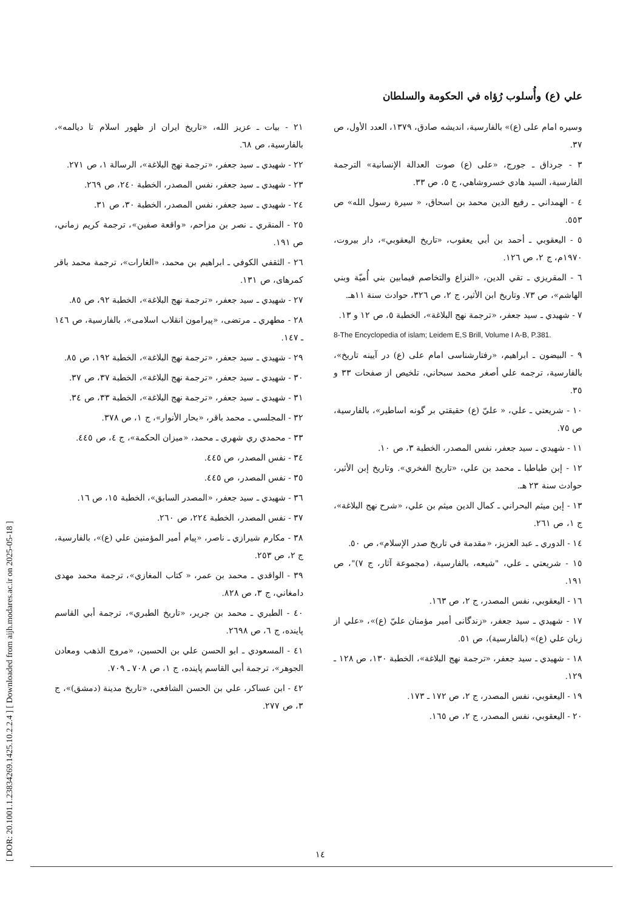[ DOR: 20.1001.1.23834269.1425.10.2.2.4 ] [ Downloaded from aijh.modares.ac.ir on 2025-05-18 ]
علي (ع) وأُسلوب رُؤاه في الحكومة والسلطان
وسيره امام على (ع)» بالفارسية، انديشه صادق، ١٣٧٩، العدد الأول، ص ٣٧.
٣ - جرداق ـ جورج، «على (ع) صوت العدالة الإنسانية» الترجمة الفارسية، السيد هادي خسروشاهي، ج ٥، ص ٣٣.
٤ - الهمداني ـ رفيع الدين محمد بن اسحاق، « سيرة رسول الله» ص ٥٥٣.
٥ - اليعقوبي ـ أحمد بن أبي يعقوب، «تاريخ اليعقوبي»، دار بيروت، ١٩٧٠م، ج ٢، ص ١٢٦.
٦ - المقريزي ـ تقي الدين، «النزاع والتخاصم فيمابين بني أُميّة وبني الهاشم»، ص ٧٣. وتاريخ ابن الأثير، ج ٢، ص ٣٢٦، حوادث سنة ١١هـ.
٧ - شهيدي ـ سيد جعفر، «ترجمة نهج البلاغة»، الخطبة ٥، ص ١٢ و ١٣.
8-The Encyclopedia of islam; Leidem E,S Brill, Volume I A-B, P.381.
٩ - البيضون ـ ابراهيم، «رفتارشناسى امام على (ع) در آيينه تاريخ»، بالفارسية، ترجمه علي أصغر محمد سبحاني، تلخيص از صفحات ٣٣ و ٣٥.
١٠ - شريعتي ـ علي، « عليّ (ع) حقيقتي بر گونه اساطير»، بالفارسية، ص ٧٥.
١١ - شهيدي ـ سيد جعفر، نفس المصدر، الخطبة ٣، ص ١٠.
١٢ - إبن طباطبا ـ محمد بن علي، «تاريخ الفخري». وتاريخ إبن الأثير، حوادث سنة ٢٣ هـ.
١٣ - إبن ميثم البحراني ـ كمال الدين ميثم بن علي، «شرح نهج البلاغة»، ج ١، ص ٢٦١.
١٤ - الدوري ـ عبد العزيز، «مقدمة في تاريخ صدر الإسلام»، ص ٥٠.
١٥ - شريعتي ـ علي، "شيعه، بالفارسية، (مجموعة آثار، ج ٧)"، ص ١٩١.
١٦ - اليعقوبي، نفس المصدر، ج ٢، ص ١٦٣.
١٧ - شهيدي ـ سيد جعفر، «زندگانى أمير مؤمنان عليّ (ع)»، «علي از زبان علي (ع)» (بالفارسية)، ص ٥١.
١٨ - شهيدي ـ سيد جعفر، «ترجمة نهج البلاغة»، الخطبة ١٣٠، ص ١٢٨ ـ ١٢٩.
١٩ - اليعقوبي، نفس المصدر، ج ٢، ص ١٧٢ ـ ١٧٣.
٢٠ - اليعقوبي، نفس المصدر، ج ٢، ص ١٦٥.
٢١ - بيات ـ عزيز الله، «تاريخ ايران از ظهور اسلام تا ديالمه»، بالفارسية، ص ٦٨.
٢٢ - شهيدي ـ سيد جعفر، «ترجمة نهج البلاغة»، الرسالة ١، ص ٢٧١.
٢٣ - شهيدي ـ سيد جعفر، نفس المصدر، الخطبة ٢٤٠، ص ٢٦٩.
٢٤ - شهيدي ـ سيد جعفر، نفس المصدر، الخطبة ٣٠، ص ٣١.
٢٥ - المنقري ـ نصر بن مزاحم، «واقعة صفين»، ترجمة كريم زماني، ص ١٩١.
٢٦ - الثقفي الكوفي ـ ابراهيم بن محمد، «الغارات»، ترجمة محمد باقر كمرهاى، ص ١٣١.
٢٧ - شهيدي ـ سيد جعفر، «ترجمة نهج البلاغة»، الخطبة ٩٢، ص ٨٥.
٢٨ - مطهري ـ مرتضى، «پيرامون انقلاب اسلامى»، بالفارسية، ص ١٤٦ ـ ١٤٧.
٢٩ - شهيدي ـ سيد جعفر، «ترجمة نهج البلاغة»، الخطبة ١٩٢، ص ٨٥.
٣٠ - شهيدي ـ سيد جعفر، «ترجمة نهج البلاغة»، الخطبة ٣٧، ص ٣٧.
٣١ - شهيدي ـ سيد جعفر، «ترجمة نهج البلاغة»، الخطبة ٣٣، ص ٣٤.
٣٢ - المجلسي ـ محمد باقر، «بحار الأنوار»، ج ١، ص ٣٧٨.
٣٣ - محمدي ري شهري ـ محمد، «ميزان الحكمة»، ج ٤، ص ٤٤٥.
٣٤ - نفس المصدر، ص ٤٤٥.
٣٥ - نفس المصدر، ص ٤٤٥.
٣٦ - شهيدي ـ سيد جعفر، «المصدر السابق»، الخطبة ١٥، ص ١٦.
٣٧ - نفس المصدر، الخطبة ٢٢٤، ص ٢٦٠.
٣٨ - مكارم شيرازي ـ ناصر، «پيام أمير المؤمنين علي (ع)»، بالفارسية، ج ٢، ص ٢٥٣.
٣٩ - الواقدي ـ محمد بن عمر، « كتاب المغازي»، ترجمة محمد مهدى دامغاني، ج ٣، ص ٨٢٨.
٤٠ - الطبري ـ محمد بن جرير، «تاريخ الطبري»، ترجمة أبي القاسم پاينده، ج ٦، ص ٢٦٩٨.
٤١ - المسعودي ـ ابو الحسن علي بن الحسين، «مروج الذهب ومعادن الجوهر»، ترجمة أبي القاسم پاينده، ج ١، ص ٧٠٨ ـ ٧٠٩.
٤٢ - ابن عساكر، علي بن الحسن الشافعي، «تاريخ مدينة (دمشق)»، ج ٣، ص ٢٧٧.
١٤